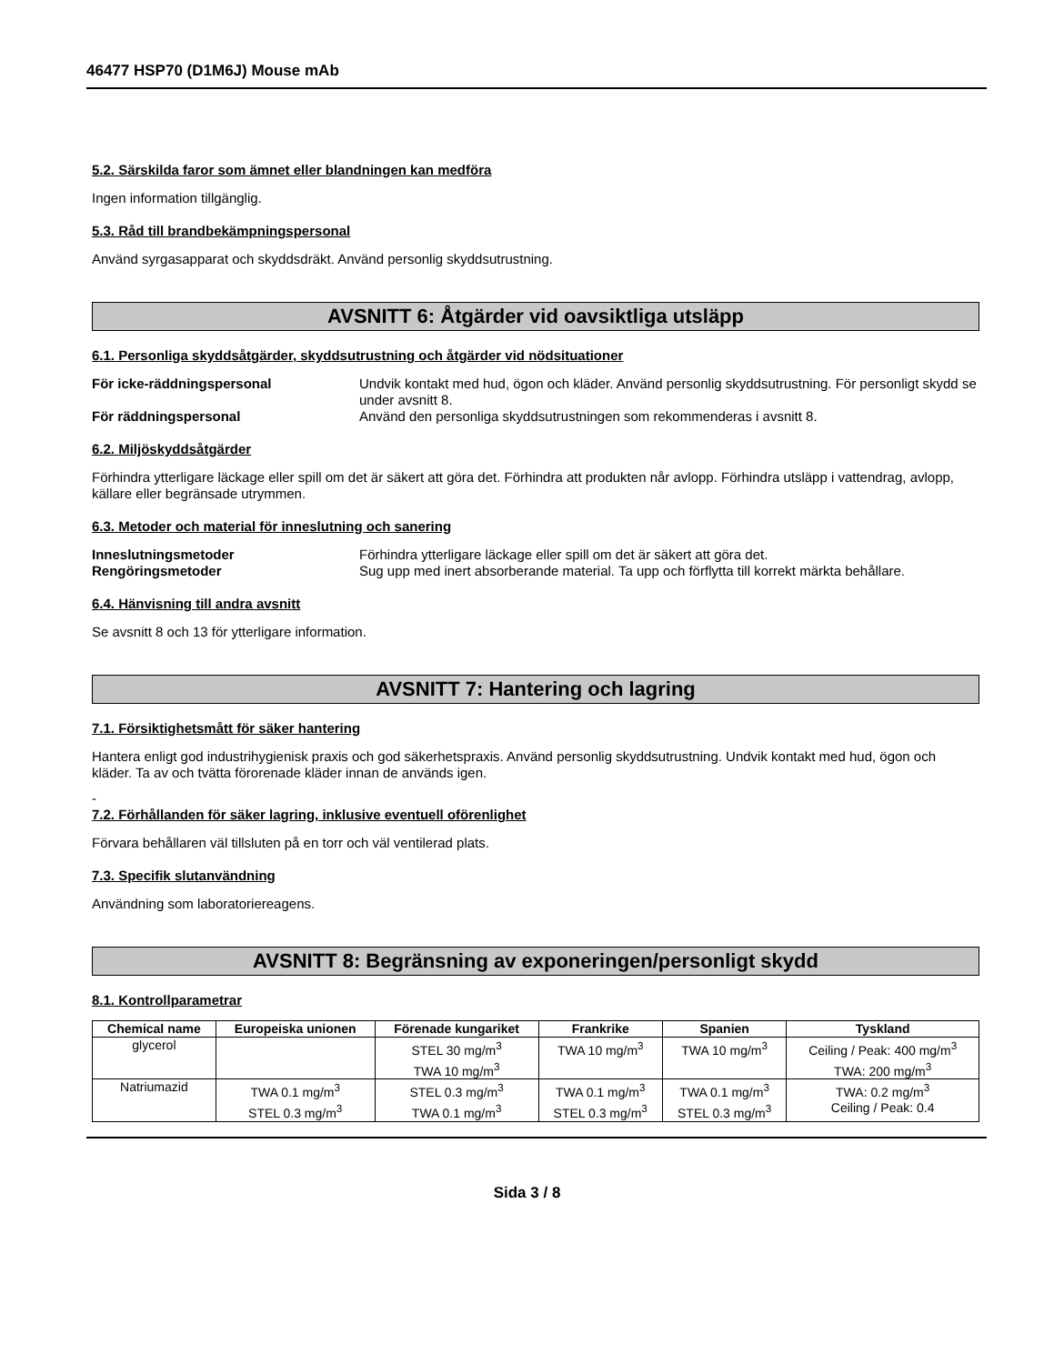46477 HSP70 (D1M6J) Mouse mAb
5.2. Särskilda faror som ämnet eller blandningen kan medföra
Ingen information tillgänglig.
5.3. Råd till brandbekämpningspersonal
Använd syrgasapparat och skyddsdräkt. Använd personlig skyddsutrustning.
AVSNITT 6: Åtgärder vid oavsiktliga utsläpp
6.1. Personliga skyddsåtgärder, skyddsutrustning och åtgärder vid nödsituationer
För icke-räddningspersonal Undvik kontakt med hud, ögon och kläder. Använd personlig skyddsutrustning. För personligt skydd se under avsnitt 8.
För räddningspersonal Använd den personliga skyddsutrustningen som rekommenderas i avsnitt 8.
6.2. Miljöskyddsåtgärder
Förhindra ytterligare läckage eller spill om det är säkert att göra det. Förhindra att produkten når avlopp. Förhindra utsläpp i vattendrag, avlopp, källare eller begränsade utrymmen.
6.3. Metoder och material för inneslutning och sanering
Inneslutningsmetoder Förhindra ytterligare läckage eller spill om det är säkert att göra det.
Rengöringsmetoder Sug upp med inert absorberande material. Ta upp och förflytta till korrekt märkta behållare.
6.4. Hänvisning till andra avsnitt
Se avsnitt 8 och 13 för ytterligare information.
AVSNITT 7: Hantering och lagring
7.1. Försiktighetsmått för säker hantering
Hantera enligt god industrihygienisk praxis och god säkerhetspraxis. Använd personlig skyddsutrustning. Undvik kontakt med hud, ögon och kläder. Ta av och tvätta förorenade kläder innan de används igen.
-
7.2. Förhållanden för säker lagring, inklusive eventuell oförenlighet
Förvara behållaren väl tillsluten på en torr och väl ventilerad plats.
7.3. Specifik slutanvändning
Användning som laboratoriereagens.
AVSNITT 8: Begränsning av exponeringen/personligt skydd
8.1. Kontrollparametrar
| Chemical name | Europeiska unionen | Förenade kungariket | Frankrike | Spanien | Tyskland |
| --- | --- | --- | --- | --- | --- |
| glycerol | | STEL 30 mg/m<sup>3</sup> TWA 10 mg/m<sup>3</sup> | TWA 10 mg/m<sup>3</sup> | TWA 10 mg/m<sup>3</sup> | Ceiling / Peak: 400 mg/m<sup>3</sup> TWA: 200 mg/m<sup>3</sup> |
| Natriumazid | TWA 0.1 mg/m<sup>3</sup> STEL 0.3 mg/m<sup>3</sup> | STEL 0.3 mg/m<sup>3</sup> TWA 0.1 mg/m<sup>3</sup> | TWA 0.1 mg/m<sup>3</sup> STEL 0.3 mg/m<sup>3</sup> | TWA 0.1 mg/m<sup>3</sup> STEL 0.3 mg/m<sup>3</sup> | TWA: 0.2 mg/m<sup>3</sup> Ceiling / Peak: 0.4 |
Sida 3 / 8